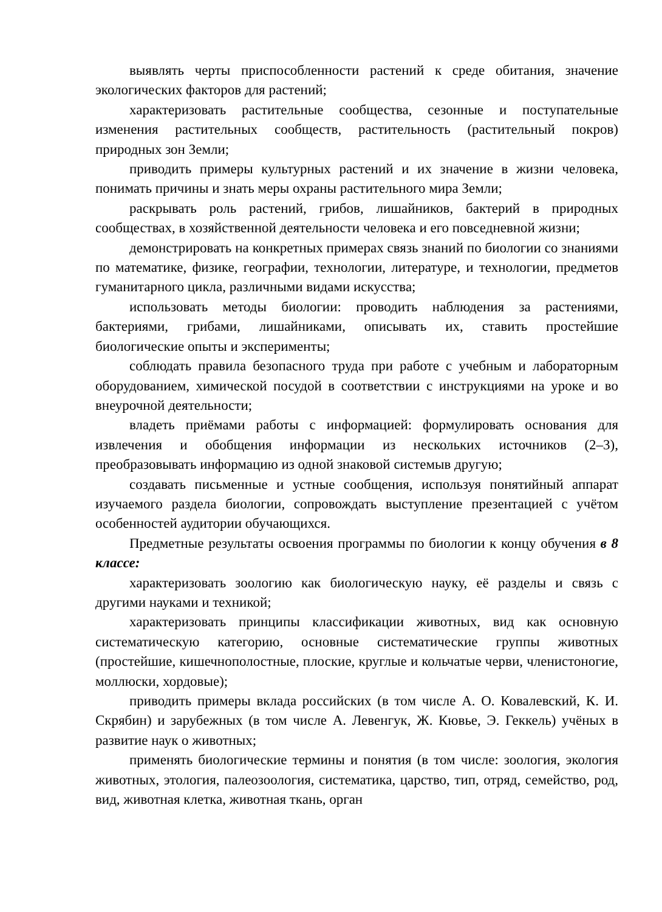выявлять черты приспособленности растений к среде обитания, значение экологических факторов для растений;
характеризовать растительные сообщества, сезонные и поступательные изменения растительных сообществ, растительность (растительный покров) природных зон Земли;
приводить примеры культурных растений и их значение в жизни человека, понимать причины и знать меры охраны растительного мира Земли;
раскрывать роль растений, грибов, лишайников, бактерий в природных сообществах, в хозяйственной деятельности человека и его повседневной жизни;
демонстрировать на конкретных примерах связь знаний по биологии со знаниями по математике, физике, географии, технологии, литературе, и технологии, предметов гуманитарного цикла, различными видами искусства;
использовать методы биологии: проводить наблюдения за растениями, бактериями, грибами, лишайниками, описывать их, ставить простейшие биологические опыты и эксперименты;
соблюдать правила безопасного труда при работе с учебным и лабораторным оборудованием, химической посудой в соответствии с инструкциями на уроке и во внеурочной деятельности;
владеть приёмами работы с информацией: формулировать основания для извлечения и обобщения информации из нескольких источников (2–3), преобразовывать информацию из одной знаковой системыв другую;
создавать письменные и устные сообщения, используя понятийный аппарат изучаемого раздела биологии, сопровождать выступление презентацией с учётом особенностей аудитории обучающихся.
Предметные результаты освоения программы по биологии к концу обучения в 8 классе:
характеризовать зоологию как биологическую науку, её разделы и связь с другими науками и техникой;
характеризовать принципы классификации животных, вид как основную систематическую категорию, основные систематические группы животных (простейшие, кишечнополостные, плоские, круглые и кольчатые черви, членистоногие, моллюски, хордовые);
приводить примеры вклада российских (в том числе А. О. Ковалевский, К. И. Скрябин) и зарубежных (в том числе А. Левенгук, Ж. Кювье, Э. Геккель) учёных в развитие наук о животных;
применять биологические термины и понятия (в том числе: зоология, экология животных, этология, палеозоология, систематика, царство, тип, отряд, семейство, род, вид, животная клетка, животная ткань, орган